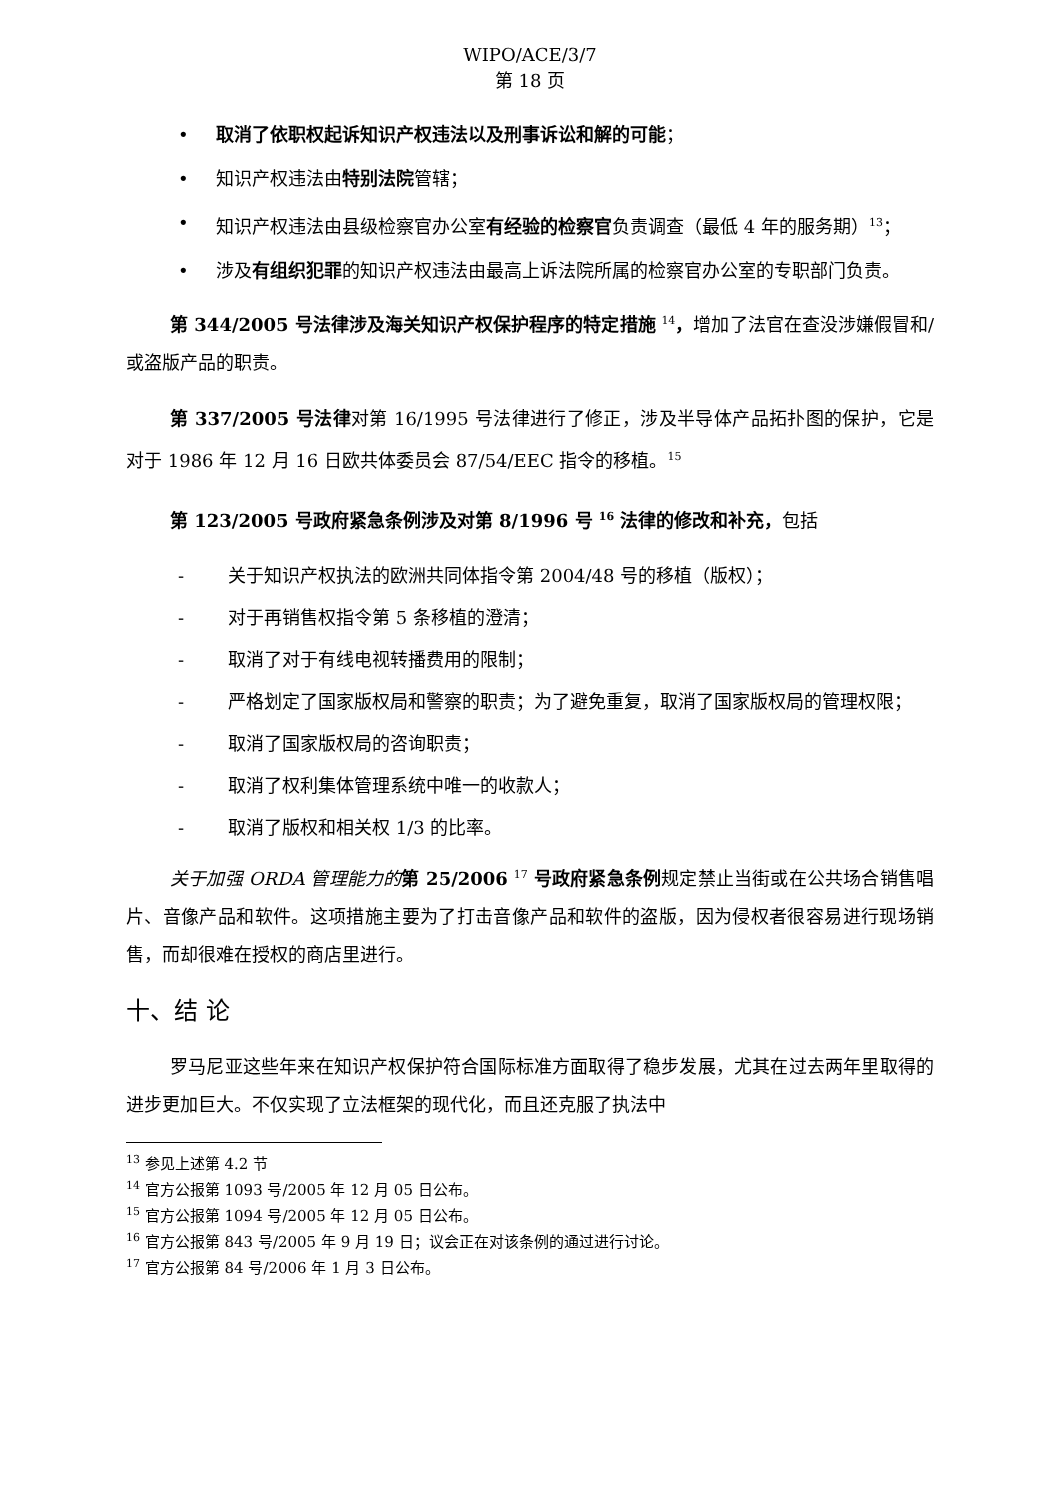WIPO/ACE/3/7
第 18 页
• 取消了依职权起诉知识产权违法以及刑事诉讼和解的可能；
• 知识产权违法由特别法院管辖；
• 知识产权违法由县级检察官办公室有经验的检察官负责调查（最低 4 年的服务期）<sup>13</sup>；
• 涉及有组织犯罪的知识产权违法由最高上诉法院所属的检察官办公室的专职部门负责。
第 344/2005 号法律涉及海关知识产权保护程序的特定措施 <sup>14</sup>，增加了法官在查没涉嫌假冒和/或盗版产品的职责。
第 337/2005 号法律对第 16/1995 号法律进行了修正，涉及半导体产品拓扑图的保护，它是对于 1986 年 12 月 16 日欧共体委员会 87/54/EEC 指令的移植。<sup>15</sup>
第 123/2005 号政府紧急条例涉及对第 8/1996 号 <sup>16</sup> 法律的修改和补充，包括
- 关于知识产权执法的欧洲共同体指令第 2004/48 号的移植（版权）；
- 对于再销售权指令第 5 条移植的澄清；
- 取消了对于有线电视转播费用的限制；
- 严格划定了国家版权局和警察的职责；为了避免重复，取消了国家版权局的管理权限；
- 取消了国家版权局的咨询职责；
- 取消了权利集体管理系统中唯一的收款人；
- 取消了版权和相关权 1/3 的比率。
关于加强 ORDA 管理能力的 第 25/2006 <sup>17</sup> 号政府紧急条例规定禁止当街或在公共场合销售唱片、音像产品和软件。这项措施主要为了打击音像产品和软件的盗版，因为侵权者很容易进行现场销售，而却很难在授权的商店里进行。
十、结 论
罗马尼亚这些年来在知识产权保护符合国际标准方面取得了稳步发展，尤其在过去两年里取得的进步更加巨大。不仅实现了立法框架的现代化，而且还克服了执法中
<sup>13</sup> 参见上述第 4.2 节
<sup>14</sup> 官方公报第 1093 号/2005 年 12 月 05 日公布。
<sup>15</sup> 官方公报第 1094 号/2005 年 12 月 05 日公布。
<sup>16</sup> 官方公报第 843 号/2005 年 9 月 19 日；议会正在对该条例的通过进行讨论。
<sup>17</sup> 官方公报第 84 号/2006 年 1 月 3 日公布。